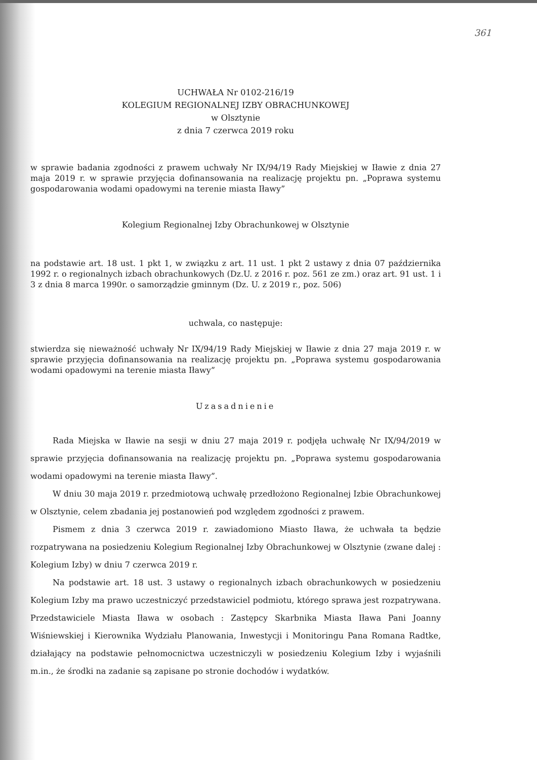361
UCHWAŁA Nr 0102-216/19
KOLEGIUM REGIONALNEJ IZBY OBRACHUNKOWEJ
w Olsztynie
z dnia 7 czerwca 2019 roku
w sprawie badania zgodności z prawem uchwały Nr IX/94/19 Rady Miejskiej w Iławie z dnia 27 maja 2019 r. w sprawie przyjęcia dofinansowania na realizację projektu pn. „Poprawa systemu gospodarowania wodami opadowymi na terenie miasta Iławy”
Kolegium Regionalnej Izby Obrachunkowej w Olsztynie
na podstawie art. 18 ust. 1 pkt 1, w związku z art. 11 ust. 1 pkt 2 ustawy z dnia 07 października 1992 r. o regionalnych izbach obrachunkowych (Dz.U. z 2016 r. poz. 561 ze zm.) oraz art. 91 ust. 1 i 3 z dnia 8 marca 1990r. o samorządzie gminnym (Dz. U. z 2019 r., poz. 506)
uchwala, co następuje:
stwierdza się nieważność uchwały Nr IX/94/19 Rady Miejskiej w Iławie z dnia 27 maja 2019 r. w sprawie przyjęcia dofinansowania na realizację projektu pn. „Poprawa systemu gospodarowania wodami opadowymi na terenie miasta Iławy”
Uzasadnienie
Rada Miejska w Iławie na sesji w dniu 27 maja 2019 r. podjęła uchwałę Nr IX/94/2019 w sprawie przyjęcia dofinansowania na realizację projektu pn. „Poprawa systemu gospodarowania wodami opadowymi na terenie miasta Iławy”.
W dniu 30 maja 2019 r. przedmiotową uchwałę przedłożono Regionalnej Izbie Obrachunkowej w Olsztynie, celem zbadania jej postanowień pod względem zgodności z prawem.
Pismem z dnia 3 czerwca 2019 r. zawiadomiono Miasto Iława, że uchwała ta będzie rozpatrywana na posiedzeniu Kolegium Regionalnej Izby Obrachunkowej w Olsztynie (zwane dalej : Kolegium Izby) w dniu 7 czerwca 2019 r.
Na podstawie art. 18 ust. 3 ustawy o regionalnych izbach obrachunkowych w posiedzeniu Kolegium Izby ma prawo uczestniczyć przedstawiciel podmiotu, którego sprawa jest rozpatrywana. Przedstawiciele Miasta Iława w osobach : Zastępcy Skarbnika Miasta Iława Pani Joanny Wiśniewskiej i Kierownika Wydziału Planowania, Inwestycji i Monitoringu Pana Romana Radtke, działający na podstawie pełnomocnictwa uczestniczyli w posiedzeniu Kolegium Izby i wyjaśnili m.in., że środki na zadanie są zapisane po stronie dochodów i wydatków.